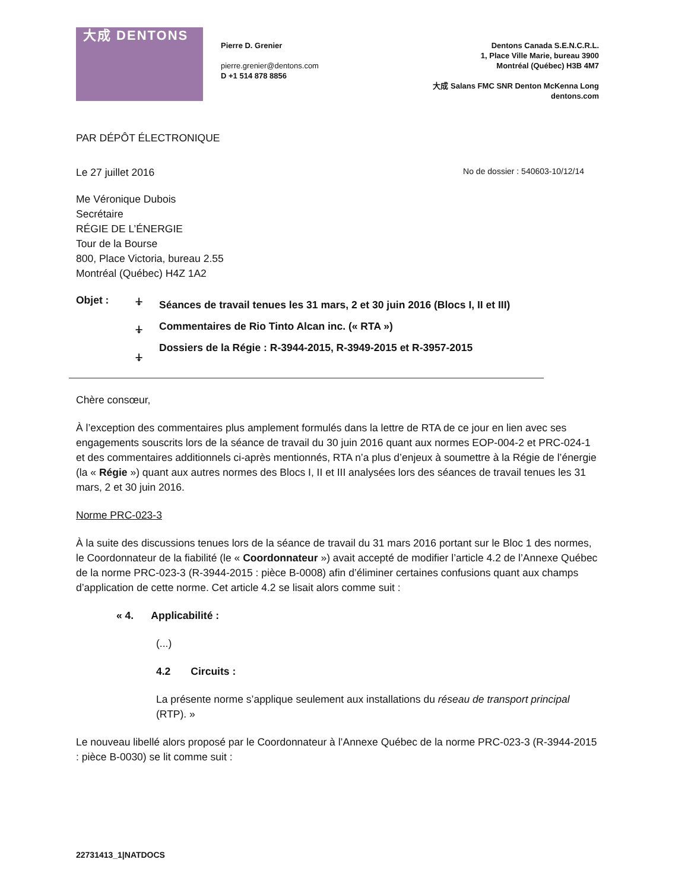大成 DENTONS
Pierre D. Grenier
pierre.grenier@dentons.com
D +1 514 878 8856
Dentons Canada S.E.N.C.R.L.
1, Place Ville Marie, bureau 3900
Montréal (Québec) H3B 4M7
大成 Salans FMC SNR Denton McKenna Long
dentons.com
PAR DÉPÔT ÉLECTRONIQUE
Le 27 juillet 2016 No de dossier : 540603-10/12/14
Me Véronique Dubois
Secrétaire
RÉGIE DE L’ÉNERGIE
Tour de la Bourse
800, Place Victoria, bureau 2.55
Montréal (Québec) H4Z 1A2
Objet : ⍖
⍖
⍖
Séances de travail tenues les 31 mars, 2 et 30 juin 2016 (Blocs I, II et III)
Commentaires de Rio Tinto Alcan inc. (« RTA »)
Dossiers de la Régie : R-3944-2015, R-3949-2015 et R-3957-2015
Chère consœur,
À l’exception des commentaires plus amplement formulés dans la lettre de RTA de ce jour en lien avec ses engagements souscrits lors de la séance de travail du 30 juin 2016 quant aux normes EOP-004-2 et PRC-024-1 et des commentaires additionnels ci-après mentionnés, RTA n’a plus d’enjeux à soumettre à la Régie de l’énergie (la « Régie ») quant aux autres normes des Blocs I, II et III analysées lors des séances de travail tenues les 31 mars, 2 et 30 juin 2016.
Norme PRC-023-3
À la suite des discussions tenues lors de la séance de travail du 31 mars 2016 portant sur le Bloc 1 des normes, le Coordonnateur de la fiabilité (le « Coordonnateur ») avait accepté de modifier l’article 4.2 de l’Annexe Québec de la norme PRC-023-3 (R-3944-2015 : pièce B-0008) afin d’éliminer certaines confusions quant aux champs d’application de cette norme. Cet article 4.2 se lisait alors comme suit :
« 4. Applicabilité :
(...)
4.2 Circuits :
La présente norme s’applique seulement aux installations du réseau de transport principal (RTP). »
Le nouveau libellé alors proposé par le Coordonnateur à l’Annexe Québec de la norme PRC-023-3 (R-3944-2015 : pièce B-0030) se lit comme suit :
22731413_1|NATDOCS